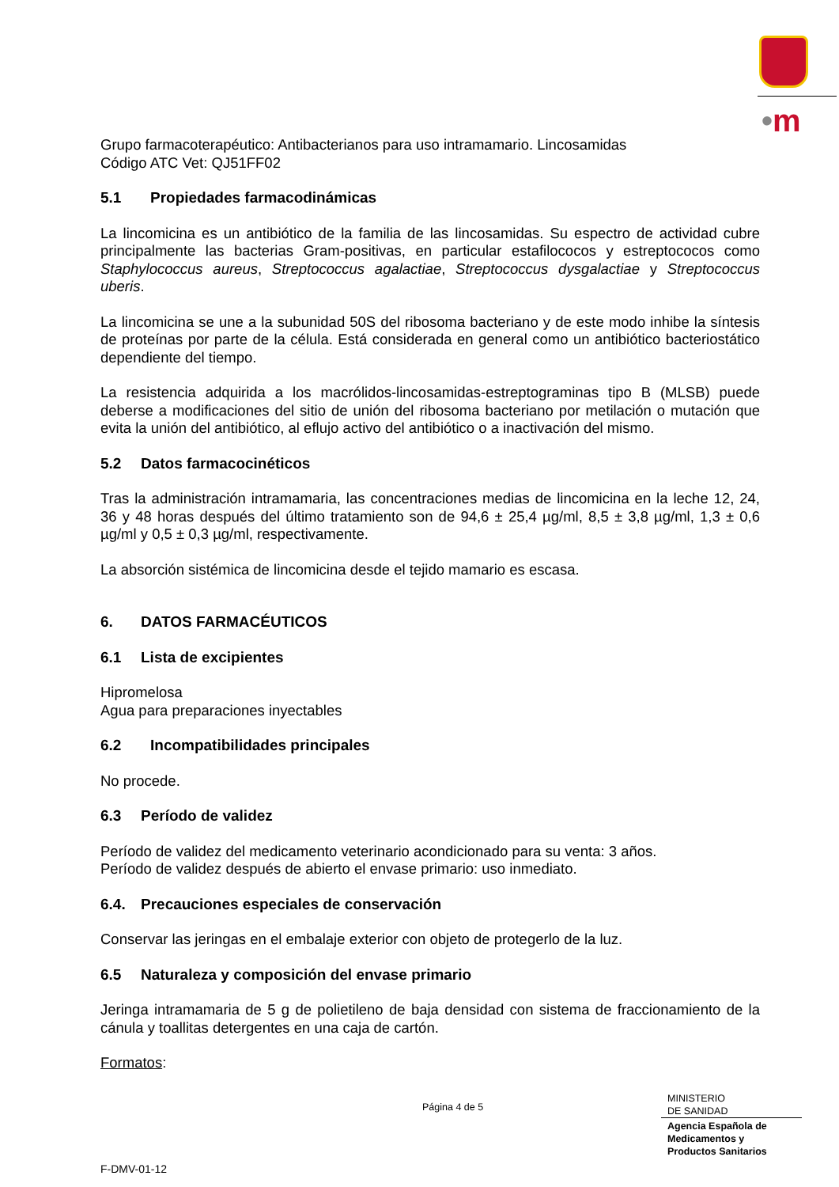•m
Grupo farmacoterapéutico: Antibacterianos para uso intramamario. Lincosamidas
Código ATC Vet: QJ51FF02
5.1 Propiedades farmacodinámicas
La lincomicina es un antibiótico de la familia de las lincosamidas. Su espectro de actividad cubre principalmente las bacterias Gram-positivas, en particular estafilococos y estreptococos como Staphylococcus aureus, Streptococcus agalactiae, Streptococcus dysgalactiae y Streptococcus uberis.
La lincomicina se une a la subunidad 50S del ribosoma bacteriano y de este modo inhibe la síntesis de proteínas por parte de la célula. Está considerada en general como un antibiótico bacteriostático dependiente del tiempo.
La resistencia adquirida a los macrólidos-lincosamidas-estreptograminas tipo B (MLSB) puede deberse a modificaciones del sitio de unión del ribosoma bacteriano por metilación o mutación que evita la unión del antibiótico, al eflujo activo del antibiótico o a inactivación del mismo.
5.2 Datos farmacocinéticos
Tras la administración intramamaria, las concentraciones medias de lincomicina en la leche 12, 24, 36 y 48 horas después del último tratamiento son de 94,6 ± 25,4 µg/ml, 8,5 ± 3,8 µg/ml, 1,3 ± 0,6 µg/ml y 0,5 ± 0,3 µg/ml, respectivamente.
La absorción sistémica de lincomicina desde el tejido mamario es escasa.
6. DATOS FARMACÉUTICOS
6.1 Lista de excipientes
Hipromelosa
Agua para preparaciones inyectables
6.2 Incompatibilidades principales
No procede.
6.3 Período de validez
Período de validez del medicamento veterinario acondicionado para su venta: 3 años.
Período de validez después de abierto el envase primario: uso inmediato.
6.4. Precauciones especiales de conservación
Conservar las jeringas en el embalaje exterior con objeto de protegerlo de la luz.
6.5 Naturaleza y composición del envase primario
Jeringa intramamaria de 5 g de polietileno de baja densidad con sistema de fraccionamiento de la cánula y toallitas detergentes en una caja de cartón.
Formatos:
Página 4 de 5
MINISTERIO
DE SANIDAD
Agencia Española de
Medicamentos y
Productos Sanitarios
F-DMV-01-12